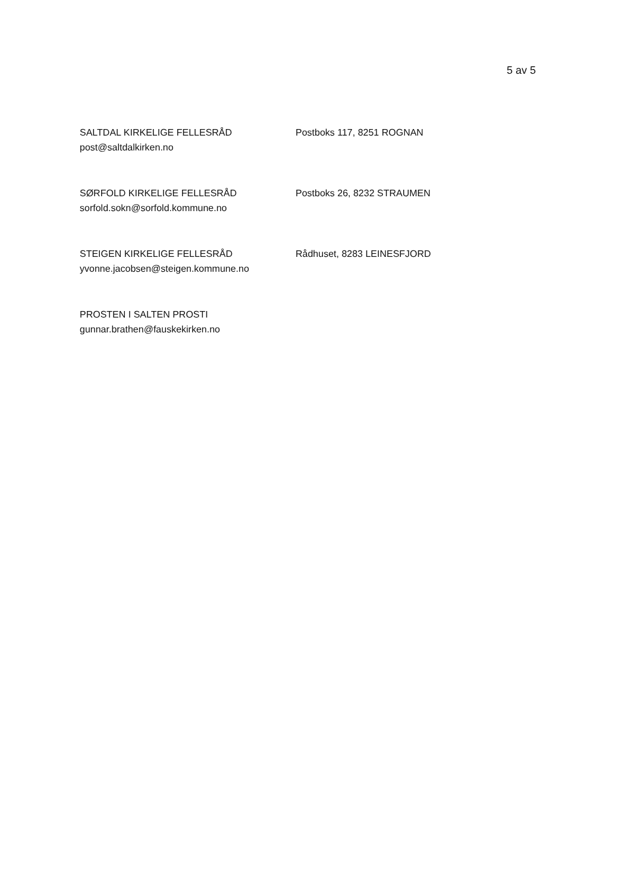5 av 5
SALTDAL KIRKELIGE FELLESRÅD
post@saltdalkirken.no
Postboks 117, 8251 ROGNAN
SØRFOLD KIRKELIGE FELLESRÅD
sorfold.sokn@sorfold.kommune.no
Postboks 26, 8232 STRAUMEN
STEIGEN KIRKELIGE FELLESRÅD
yvonne.jacobsen@steigen.kommune.no
Rådhuset, 8283 LEINESFJORD
PROSTEN I SALTEN PROSTI
gunnar.brathen@fauskekirken.no